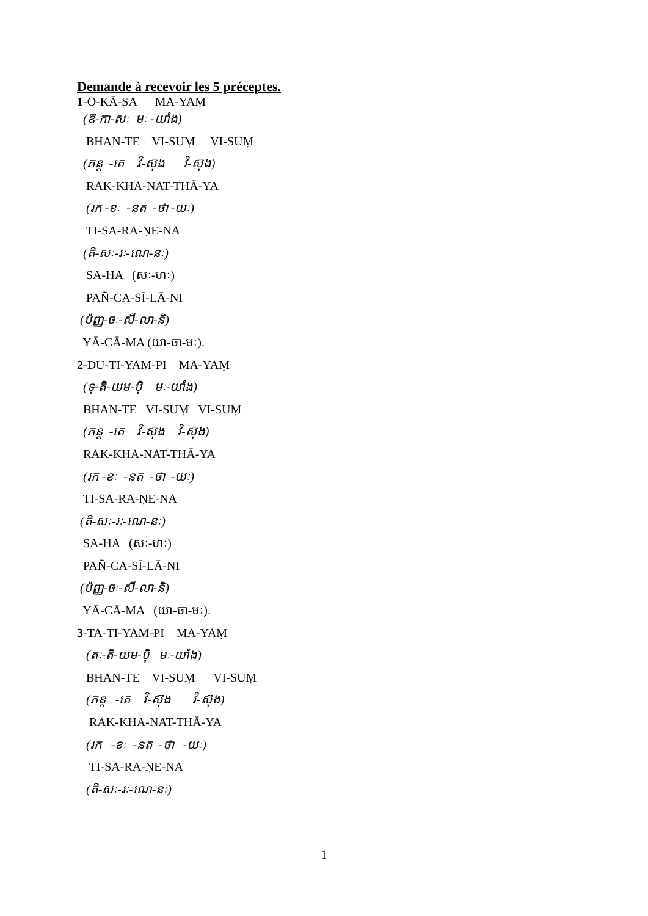Demande à recevoir les 5 préceptes.
1-O-KĀ-SA MA-YAṂ
(ឱ-កា-សៈ មៈ -យាំង)
BHAN-TE VI-SUṂ VI-SUṂ
(ភន្ត -តេ វិ-ស៊ុង វិ-ស៊ុង)
RAK-KHA-NAT-THĀ-YA
(រក -ខៈ -នត -ថា -យៈ)
TI-SA-RA-ṆE-NA
(តិ-សៈ-រៈ-ណេ-នៈ)
SA-HA (សៈ-ហៈ)
PAÑ-CA-SĪ-LĀ-NI
(ប៉ញ្ញ-ចៈ-សី-លា-និ)
YĀ-CĀ-MA (យា-ចា-មៈ).
2-DU-TI-YAM-PI MA-YAṂ
(ទុ-តិ-យម-ប៉ិ មៈ-យាំង)
BHAN-TE VI-SUṂ VI-SUṂ
(ភន្ត -តេ វិ-ស៊ុង វិ-ស៊ុង)
RAK-KHA-NAT-THĀ-YA
(រក -ខៈ -នត -ថា -យៈ)
TI-SA-RA-ṆE-NA
(តិ-សៈ-រៈ-ណេ-នៈ)
SA-HA (សៈ-ហៈ)
PAÑ-CA-SĪ-LĀ-NI
(ប៉ញ្ញ-ចៈ-សី-លា-និ)
YĀ-CĀ-MA (យា-ចា-មៈ).
3-TA-TI-YAM-PI MA-YAṂ
(តៈ-តិ-យម-ប៉ិ មៈ-យាំង)
BHAN-TE VI-SUṂ VI-SUṂ
(ភន្ត -តេ វិ-ស៊ុង វិ-ស៊ុង)
RAK-KHA-NAT-THĀ-YA
(រក -ខៈ -នត -ថា -យៈ)
TI-SA-RA-ṆE-NA
(តិ-សៈ-រៈ-ណេ-នៈ)
1